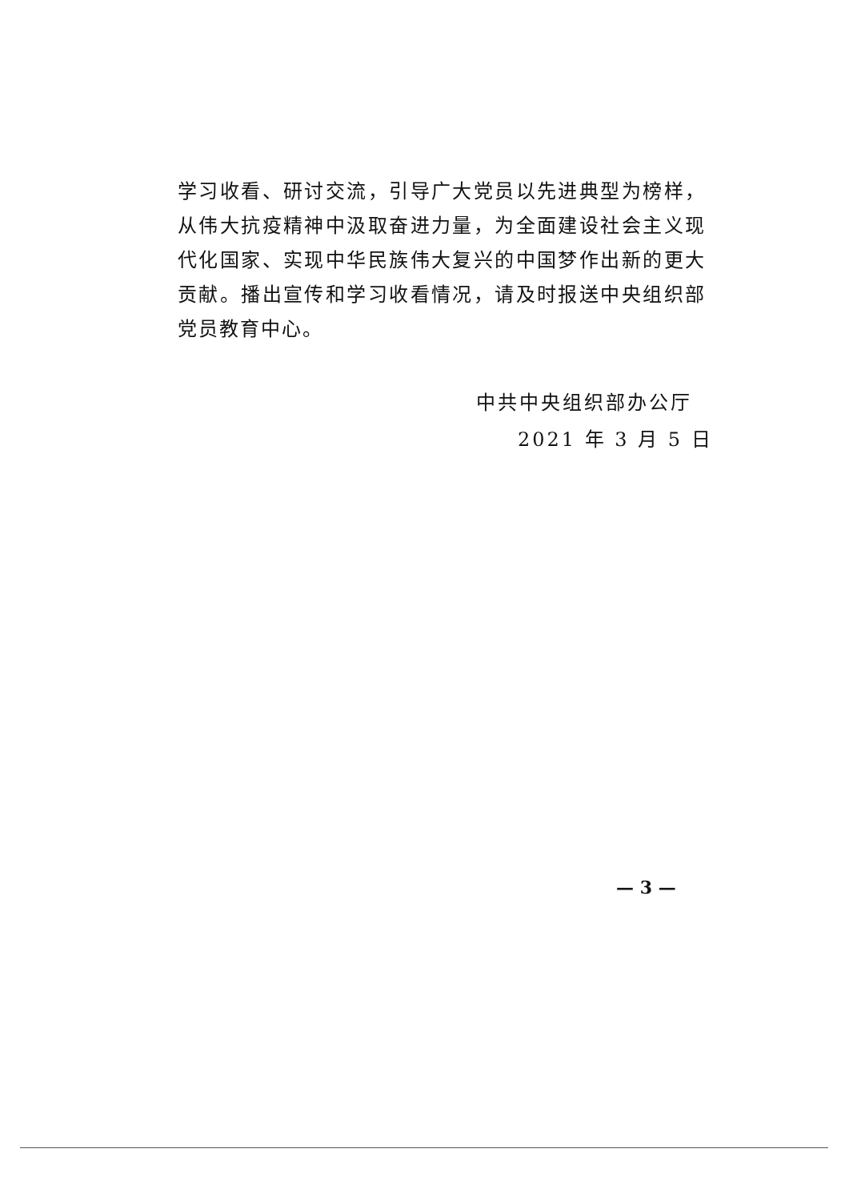学习收看、研讨交流，引导广大党员以先进典型为榜样，从伟大抗疫精神中汲取奋进力量，为全面建设社会主义现代化国家、实现中华民族伟大复兴的中国梦作出新的更大贡献。播出宣传和学习收看情况，请及时报送中央组织部党员教育中心。
中共中央组织部办公厅
2021 年 3 月 5 日
— 3 —